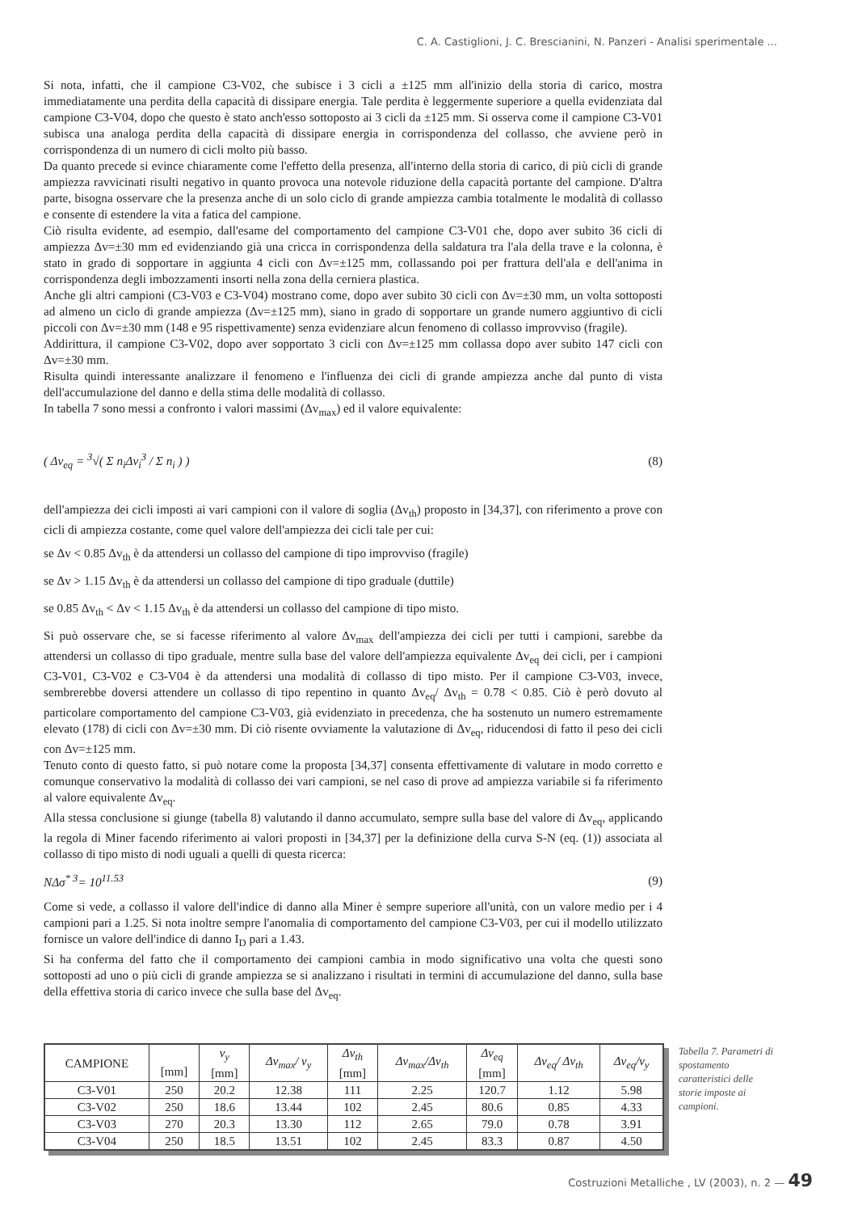C. A. Castiglioni, J. C. Brescianini, N. Panzeri - Analisi sperimentale ...
Si nota, infatti, che il campione C3-V02, che subisce i 3 cicli a ±125 mm all'inizio della storia di carico, mostra immediatamente una perdita della capacità di dissipare energia. Tale perdita è leggermente superiore a quella evidenziata dal campione C3-V04, dopo che questo è stato anch'esso sottoposto ai 3 cicli da ±125 mm. Si osserva come il campione C3-V01 subisca una analoga perdita della capacità di dissipare energia in corrispondenza del collasso, che avviene però in corrispondenza di un numero di cicli molto più basso.
Da quanto precede si evince chiaramente come l'effetto della presenza, all'interno della storia di carico, di più cicli di grande ampiezza ravvicinati risulti negativo in quanto provoca una notevole riduzione della capacità portante del campione. D'altra parte, bisogna osservare che la presenza anche di un solo ciclo di grande ampiezza cambia totalmente le modalità di collasso e consente di estendere la vita a fatica del campione.
Ciò risulta evidente, ad esempio, dall'esame del comportamento del campione C3-V01 che, dopo aver subito 36 cicli di ampiezza Δv=±30 mm ed evidenziando già una cricca in corrispondenza della saldatura tra l'ala della trave e la colonna, è stato in grado di sopportare in aggiunta 4 cicli con Δv=±125 mm, collassando poi per frattura dell'ala e dell'anima in corrispondenza degli imbozzamenti insorti nella zona della cerniera plastica.
Anche gli altri campioni (C3-V03 e C3-V04) mostrano come, dopo aver subito 30 cicli con Δv=±30 mm, un volta sottoposti ad almeno un ciclo di grande ampiezza (Δv=±125 mm), siano in grado di sopportare un grande numero aggiuntivo di cicli piccoli con Δv=±30 mm (148 e 95 rispettivamente) senza evidenziare alcun fenomeno di collasso improvviso (fragile).
Addirittura, il campione C3-V02, dopo aver sopportato 3 cicli con Δv=±125 mm collassa dopo aver subito 147 cicli con Δv=±30 mm.
Risulta quindi interessante analizzare il fenomeno e l'influenza dei cicli di grande ampiezza anche dal punto di vista dell'accumulazione del danno e della stima delle modalità di collasso.
In tabella 7 sono messi a confronto i valori massimi (Δv<sub>max</sub>) ed il valore equivalente:
( Δv<sub>eq</sub> = <sup>3</sup>√( Σ n<sub>i</sub>Δv<sub>i</sub><sup>3</sup> / Σ n<sub>i</sub> ) ) (8)
dell'ampiezza dei cicli imposti ai vari campioni con il valore di soglia (Δv<sub>th</sub>) proposto in [34,37], con riferimento a prove con cicli di ampiezza costante, come quel valore dell'ampiezza dei cicli tale per cui:
se Δv < 0.85 Δv<sub>th</sub> è da attendersi un collasso del campione di tipo improvviso (fragile)
se Δv > 1.15 Δv<sub>th</sub> è da attendersi un collasso del campione di tipo graduale (duttile)
se 0.85 Δv<sub>th</sub> < Δv < 1.15 Δv<sub>th</sub> è da attendersi un collasso del campione di tipo misto.
Si può osservare che, se si facesse riferimento al valore Δv<sub>max</sub> dell'ampiezza dei cicli per tutti i campioni, sarebbe da attendersi un collasso di tipo graduale, mentre sulla base del valore dell'ampiezza equivalente Δv<sub>eq</sub> dei cicli, per i campioni C3-V01, C3-V02 e C3-V04 è da attendersi una modalità di collasso di tipo misto. Per il campione C3-V03, invece, sembrerebbe doversi attendere un collasso di tipo repentino in quanto Δv<sub>eq</sub>/ Δv<sub>th</sub> = 0.78 < 0.85. Ciò è però dovuto al particolare comportamento del campione C3-V03, già evidenziato in precedenza, che ha sostenuto un numero estremamente elevato (178) di cicli con Δv=±30 mm. Di ciò risente ovviamente la valutazione di Δv<sub>eq</sub>, riducendosi di fatto il peso dei cicli con Δv=±125 mm.
Tenuto conto di questo fatto, si può notare come la proposta [34,37] consenta effettivamente di valutare in modo corretto e comunque conservativo la modalità di collasso dei vari campioni, se nel caso di prove ad ampiezza variabile si fa riferimento al valore equivalente Δv<sub>eq</sub>.
Alla stessa conclusione si giunge (tabella 8) valutando il danno accumulato, sempre sulla base del valore di Δv<sub>eq</sub>, applicando la regola di Miner facendo riferimento ai valori proposti in [34,37] per la definizione della curva S-N (eq. (1)) associata al collasso di tipo misto di nodi uguali a quelli di questa ricerca:
NΔσ<sup>* 3</sup>= 10<sup>11.53</sup> (9)
Come si vede, a collasso il valore dell'indice di danno alla Miner è sempre superiore all'unità, con un valore medio per i 4 campioni pari a 1.25. Si nota inoltre sempre l'anomalia di comportamento del campione C3-V03, per cui il modello utilizzato fornisce un valore dell'indice di danno I<sub>D</sub> pari a 1.43.
Si ha conferma del fatto che il comportamento dei campioni cambia in modo significativo una volta che questi sono sottoposti ad uno o più cicli di grande ampiezza se si analizzano i risultati in termini di accumulazione del danno, sulla base della effettiva storia di carico invece che sulla base del Δv<sub>eq</sub>.
| CAMPIONE | [mm] | v<sub>y</sub> [mm] | Δv<sub>max</sub>/ v<sub>y</sub> | Δv<sub>th</sub> [mm] | Δv<sub>max</sub>/Δv<sub>th</sub> | Δv<sub>eq</sub> [mm] | Δv<sub>eq</sub>/ Δv<sub>th</sub> | Δv<sub>eq</sub>/v<sub>y</sub> |
| --- | --- | --- | --- | --- | --- | --- | --- | --- |
| C3-V01 | 250 | 20.2 | 12.38 | 111 | 2.25 | 120.7 | 1.12 | 5.98 |
| C3-V02 | 250 | 18.6 | 13.44 | 102 | 2.45 | 80.6 | 0.85 | 4.33 |
| C3-V03 | 270 | 20.3 | 13.30 | 112 | 2.65 | 79.0 | 0.78 | 3.91 |
| C3-V04 | 250 | 18.5 | 13.51 | 102 | 2.45 | 83.3 | 0.87 | 4.50 |
Tabella 7. Parametri di spostamento caratteristici delle storie imposte ai campioni.
Costruzioni Metalliche , LV (2003), n. 2 — 49